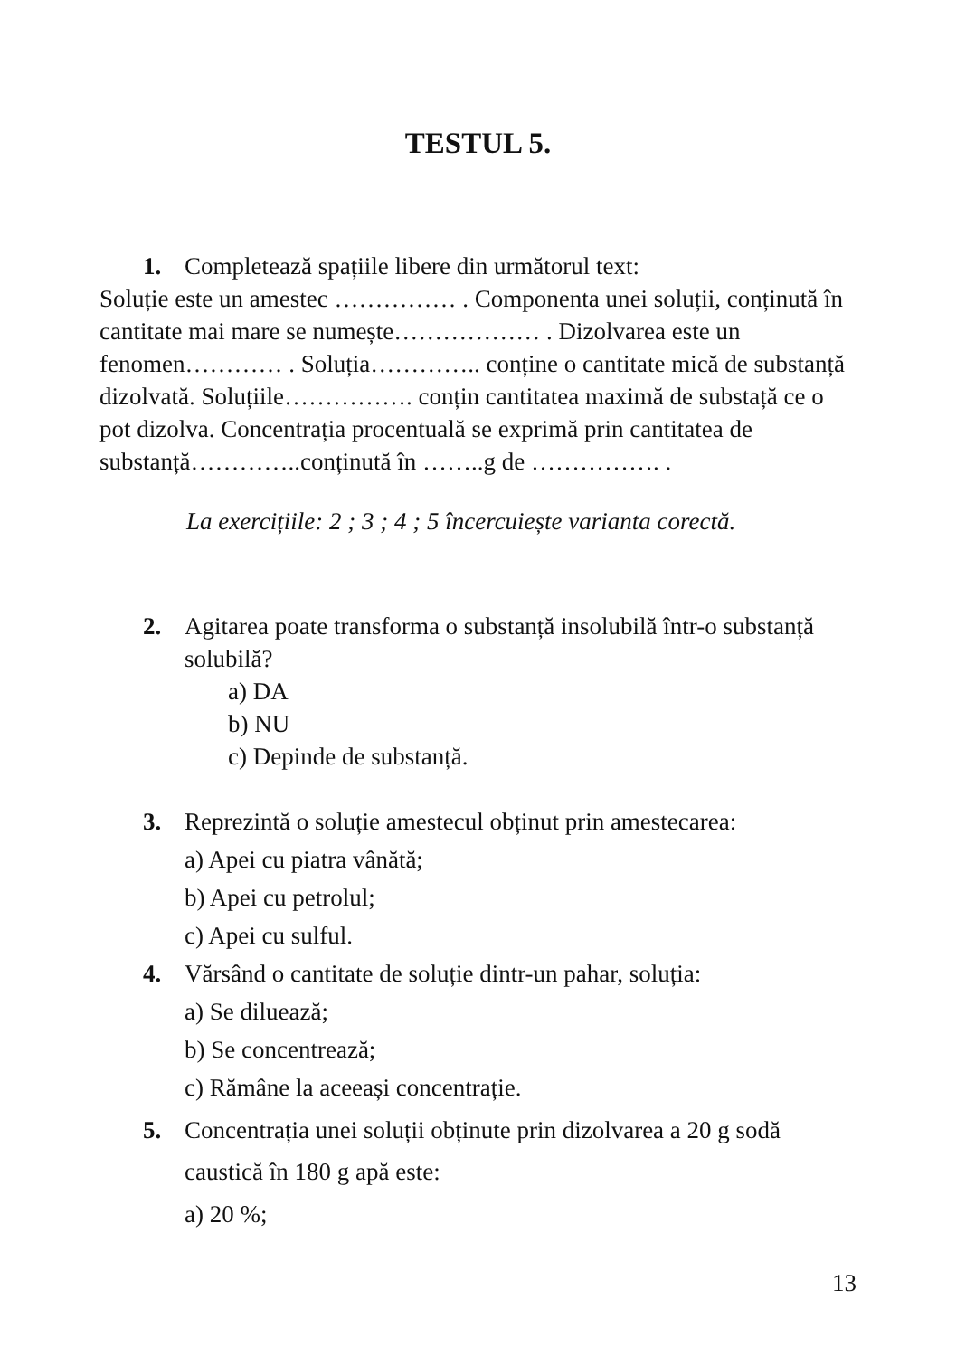TESTUL 5.
1. Completează spațiile libere din următorul text:
Soluție este un amestec …………… . Componenta unei soluții, conținută în cantitate mai mare se numește……………… . Dizolvarea este un fenomen………… . Soluția………….. conține o cantitate mică de substanță dizolvată. Soluțiile……………. conțin cantitatea maximă de substață ce o pot dizolva. Concentrația procentuală se exprimă prin cantitatea de substanță…………..conținută în ……..g de ……………. .
La exercițiile: 2 ; 3 ; 4 ; 5 încercuiește varianta corectă.
2. Agitarea poate transforma o substanță insolubilă într-o substanță solubilă?
a) DA
b) NU
c) Depinde de substanță.
3. Reprezintă o soluție amestecul obținut prin amestecarea:
a) Apei cu piatra vânătă;
b) Apei cu petrolul;
c) Apei cu sulful.
4. Vărsând o cantitate de soluție dintr-un pahar, soluția:
a) Se diluează;
b) Se concentrează;
c) Rămâne la aceeași concentrație.
5. Concentrația unei soluții obținute prin dizolvarea a 20 g sodă caustică în 180 g apă este:
a) 20 %;
13